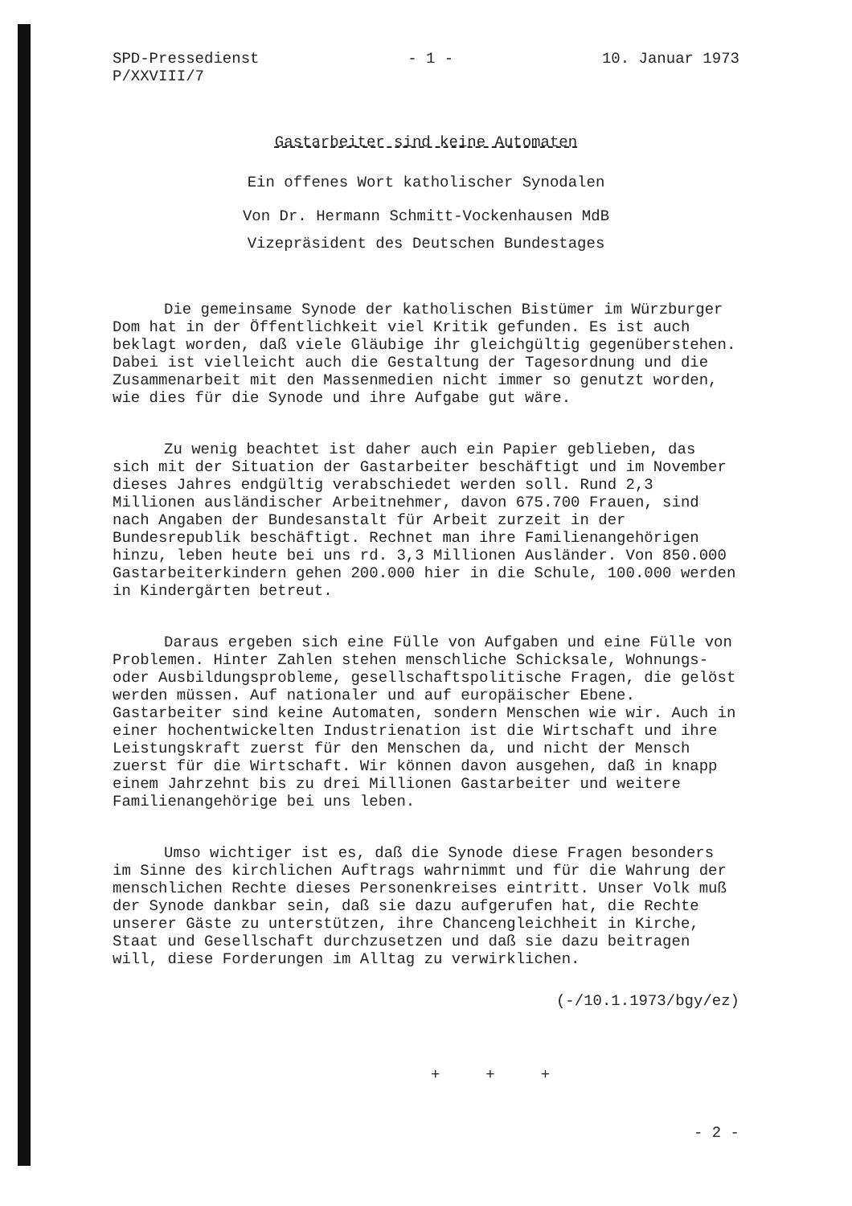SPD-Pressedienst
P/XXVIII/7
- 1 - 10. Januar 1973
Gastarbeiter sind keine Automaten
Ein offenes Wort katholischer Synodalen
Von Dr. Hermann Schmitt-Vockenhausen MdB
Vizepräsident des Deutschen Bundestages
Die gemeinsame Synode der katholischen Bistümer im Würzburger Dom hat in der Öffentlichkeit viel Kritik gefunden. Es ist auch beklagt worden, daß viele Gläubige ihr gleichgültig gegenüberstehen. Dabei ist vielleicht auch die Gestaltung der Tagesordnung und die Zusammenarbeit mit den Massenmedien nicht immer so genutzt worden, wie dies für die Synode und ihre Aufgabe gut wäre.
Zu wenig beachtet ist daher auch ein Papier geblieben, das sich mit der Situation der Gastarbeiter beschäftigt und im November dieses Jahres endgültig verabschiedet werden soll. Rund 2,3 Millionen ausländischer Arbeitnehmer, davon 675.700 Frauen, sind nach Angaben der Bundesanstalt für Arbeit zurzeit in der Bundesrepublik beschäftigt. Rechnet man ihre Familienangehörigen hinzu, leben heute bei uns rd. 3,3 Millionen Ausländer. Von 850.000 Gastarbeiterkindern gehen 200.000 hier in die Schule, 100.000 werden in Kindergärten betreut.
Daraus ergeben sich eine Fülle von Aufgaben und eine Fülle von Problemen. Hinter Zahlen stehen menschliche Schicksale, Wohnungs- oder Ausbildungsprobleme, gesellschaftspolitische Fragen, die gelöst werden müssen. Auf nationaler und auf europäischer Ebene. Gastarbeiter sind keine Automaten, sondern Menschen wie wir. Auch in einer hochentwickelten Industrienation ist die Wirtschaft und ihre Leistungskraft zuerst für den Menschen da, und nicht der Mensch zuerst für die Wirtschaft. Wir können davon ausgehen, daß in knapp einem Jahrzehnt bis zu drei Millionen Gastarbeiter und weitere Familienangehörige bei uns leben.
Umso wichtiger ist es, daß die Synode diese Fragen besonders im Sinne des kirchlichen Auftrags wahrnimmt und für die Wahrung der menschlichen Rechte dieses Personenkreises eintritt. Unser Volk muß der Synode dankbar sein, daß sie dazu aufgerufen hat, die Rechte unserer Gäste zu unterstützen, ihre Chancengleichheit in Kirche, Staat und Gesellschaft durchzusetzen und daß sie dazu beitragen will, diese Forderungen im Alltag zu verwirklichen.
(-/10.1.1973/bgy/ez)
+ + +
- 2 -